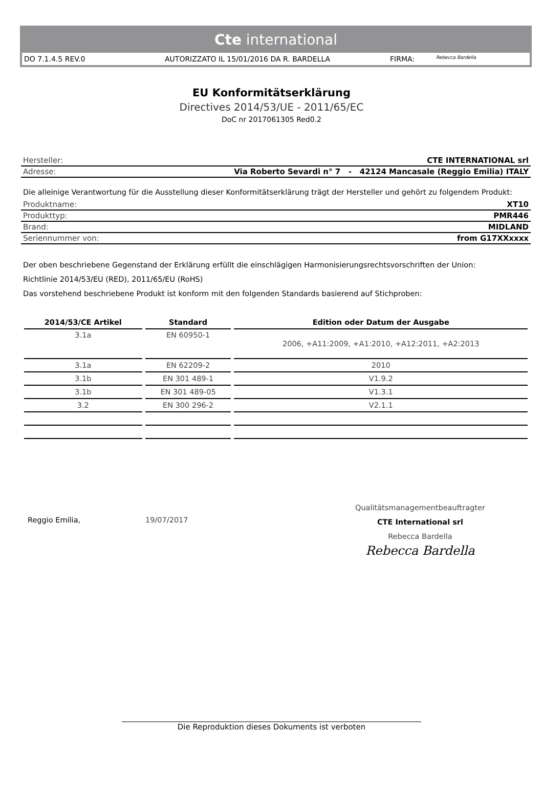Cte international
DO 7.1.4.5 REV.0 AUTORIZZATO IL 15/01/2016 DA R. BARDELLA FIRMA: Rebecca Bardella
EU Konformitätserklärung
Directives 2014/53/UE - 2011/65/EC
DoC nr 2017061305 Red0.2
Hersteller: CTE INTERNATIONAL srl
Adresse: Via Roberto Sevardi n° 7 - 42124 Mancasale (Reggio Emilia) ITALY
Die alleinige Verantwortung für die Ausstellung dieser Konformitätserklärung trägt der Hersteller und gehört zu folgendem Produkt:
Produktname: XT10
Produkttyp: PMR446
Brand: MIDLAND
Seriennummer von: from G17XXxxxx
Der oben beschriebene Gegenstand der Erklärung erfüllt die einschlägigen Harmonisierungsrechtsvorschriften der Union:
Richtlinie 2014/53/EU (RED), 2011/65/EU (RoHS)
Das vorstehend beschriebene Produkt ist konform mit den folgenden Standards basierend auf Stichproben:
| 2014/53/CE Artikel | Standard | Edition oder Datum der Ausgabe |
| --- | --- | --- |
| 3.1a | EN 60950-1 | 2006, +A11:2009, +A1:2010, +A12:2011, +A2:2013 |
| 3.1a | EN 62209-2 | 2010 |
| 3.1b | EN 301 489-1 | V1.9.2 |
| 3.1b | EN 301 489-05 | V1.3.1 |
| 3.2 | EN 300 296-2 | V2.1.1 |
Reggio Emilia, 19/07/2017
Qualitätsmanagementbeauftragter
CTE International srl
Rebecca Bardella
Rebecca Bardella
______________________________________________________________________________
Die Reproduktion dieses Dokuments ist verboten